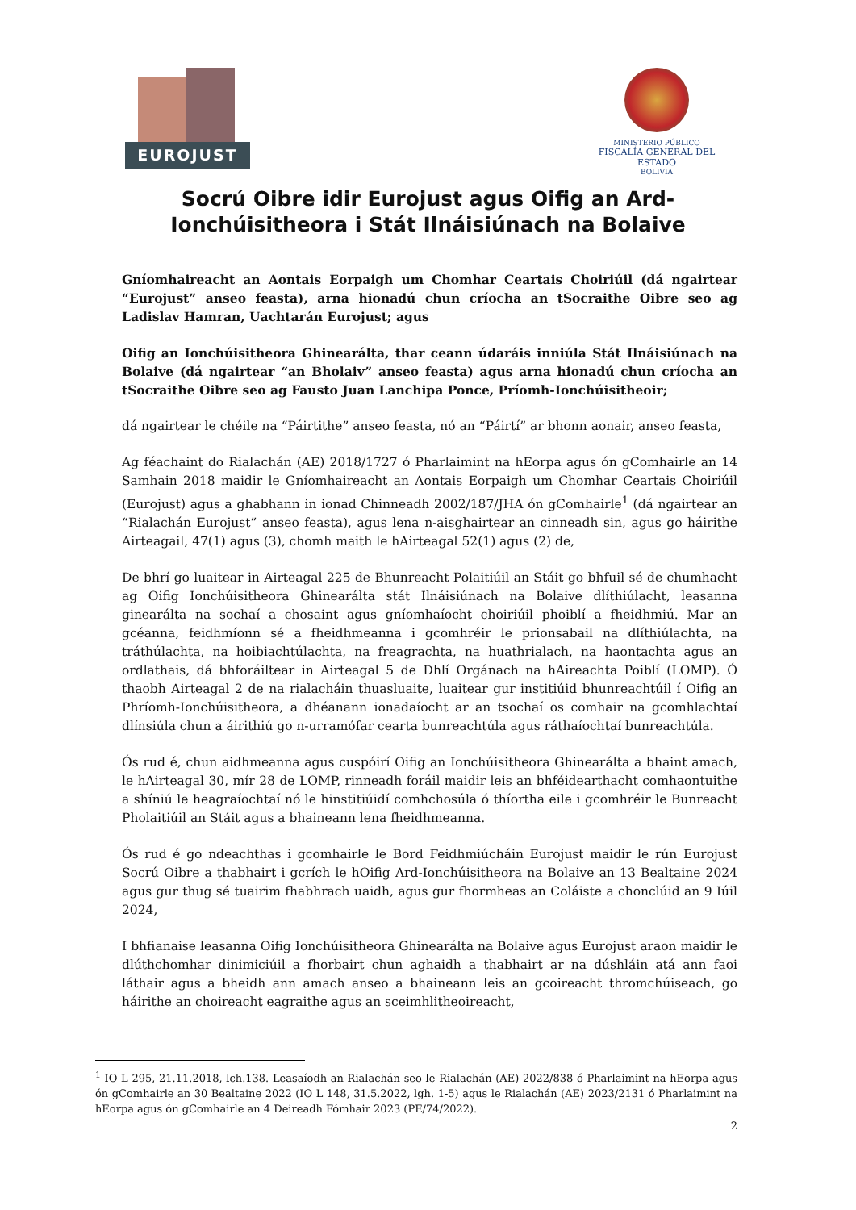EUROJUST
MINISTERIO PÚBLICO
FISCALÍA GENERAL DEL ESTADO
BOLIVIA
Socrú Oibre idir Eurojust agus Oifig an Ard-Ionchúisitheora i Stát Ilnáisiúnach na Bolaive
Gníomhaireacht an Aontais Eorpaigh um Chomhar Ceartais Choiriúil (dá ngairtear “Eurojust” anseo feasta), arna hionadú chun críocha an tSocraithe Oibre seo ag Ladislav Hamran, Uachtarán Eurojust; agus
Oifig an Ionchúisitheora Ghinearálta, thar ceann údaráis inniúla Stát Ilnáisiúnach na Bolaive (dá ngairtear “an Bholaiv” anseo feasta) agus arna hionadú chun críocha an tSocraithe Oibre seo ag Fausto Juan Lanchipa Ponce, Príomh-Ionchúisitheoir;
dá ngairtear le chéile na “Páirtithe” anseo feasta, nó an “Páirtí” ar bhonn aonair, anseo feasta,
Ag féachaint do Rialachán (AE) 2018/1727 ó Pharlaimint na hEorpa agus ón gComhairle an 14 Samhain 2018 maidir le Gníomhaireacht an Aontais Eorpaigh um Chomhar Ceartais Choiriúil (Eurojust) agus a ghabhann in ionad Chinneadh 2002/187/JHA ón gComhairle<sup>1</sup> (dá ngairtear an “Rialachán Eurojust” anseo feasta), agus lena n-aisghairtear an cinneadh sin, agus go háirithe Airteagail, 47(1) agus (3), chomh maith le hAirteagal 52(1) agus (2) de,
De bhrí go luaitear in Airteagal 225 de Bhunreacht Polaitiúil an Stáit go bhfuil sé de chumhacht ag Oifig Ionchúisitheora Ghinearálta stát Ilnáisiúnach na Bolaive dlíthiúlacht, leasanna ginearálta na sochaí a chosaint agus gníomhaíocht choiriúil phoiblí a fheidhmiú. Mar an gcéanna, feidhmíonn sé a fheidhmeanna i gcomhréir le prionsabail na dlíthiúlachta, na tráthúlachta, na hoibiachtúlachta, na freagrachta, na huathrialach, na haontachta agus an ordlathais, dá bhforáiltear in Airteagal 5 de Dhlí Orgánach na hAireachta Poiblí (LOMP). Ó thaobh Airteagal 2 de na rialacháin thuasluaite, luaitear gur institiúid bhunreachtúil í Oifig an Phríomh-Ionchúisitheora, a dhéanann ionadaíocht ar an tsochaí os comhair na gcomhlachtaí dlínsiúla chun a áirithiú go n-urramófar cearta bunreachtúla agus ráthaíochtaí bunreachtúla.
Ós rud é, chun aidhmeanna agus cuspóirí Oifig an Ionchúisitheora Ghinearálta a bhaint amach, le hAirteagal 30, mír 28 de LOMP, rinneadh foráil maidir leis an bhféidearthacht comhaontuithe a shíniú le heagraíochtaí nó le hinstitiúidí comhchosúla ó thíortha eile i gcomhréir le Bunreacht Pholaitiúil an Stáit agus a bhaineann lena fheidhmeanna.
Ós rud é go ndeachthas i gcomhairle le Bord Feidhmiúcháin Eurojust maidir le rún Eurojust Socrú Oibre a thabhairt i gcrích le hOifig Ard-Ionchúisitheora na Bolaive an 13 Bealtaine 2024 agus gur thug sé tuairim fhabhrach uaidh, agus gur fhormheas an Coláiste a chonclúid an 9 Iúil 2024,
I bhfianaise leasanna Oifig Ionchúisitheora Ghinearálta na Bolaive agus Eurojust araon maidir le dlúthchomhar dinimiciúil a fhorbairt chun aghaidh a thabhairt ar na dúshláin atá ann faoi láthair agus a bheidh ann amach anseo a bhaineann leis an gcoireacht thromchúiseach, go háirithe an choireacht eagraithe agus an sceimhlitheoireacht,
<sup>1</sup> IO L 295, 21.11.2018, lch.138. Leasaíodh an Rialachán seo le Rialachán (AE) 2022/838 ó Pharlaimint na hEorpa agus ón gComhairle an 30 Bealtaine 2022 (IO L 148, 31.5.2022, lgh. 1-5) agus le Rialachán (AE) 2023/2131 ó Pharlaimint na hEorpa agus ón gComhairle an 4 Deireadh Fómhair 2023 (PE/74/2022).
2